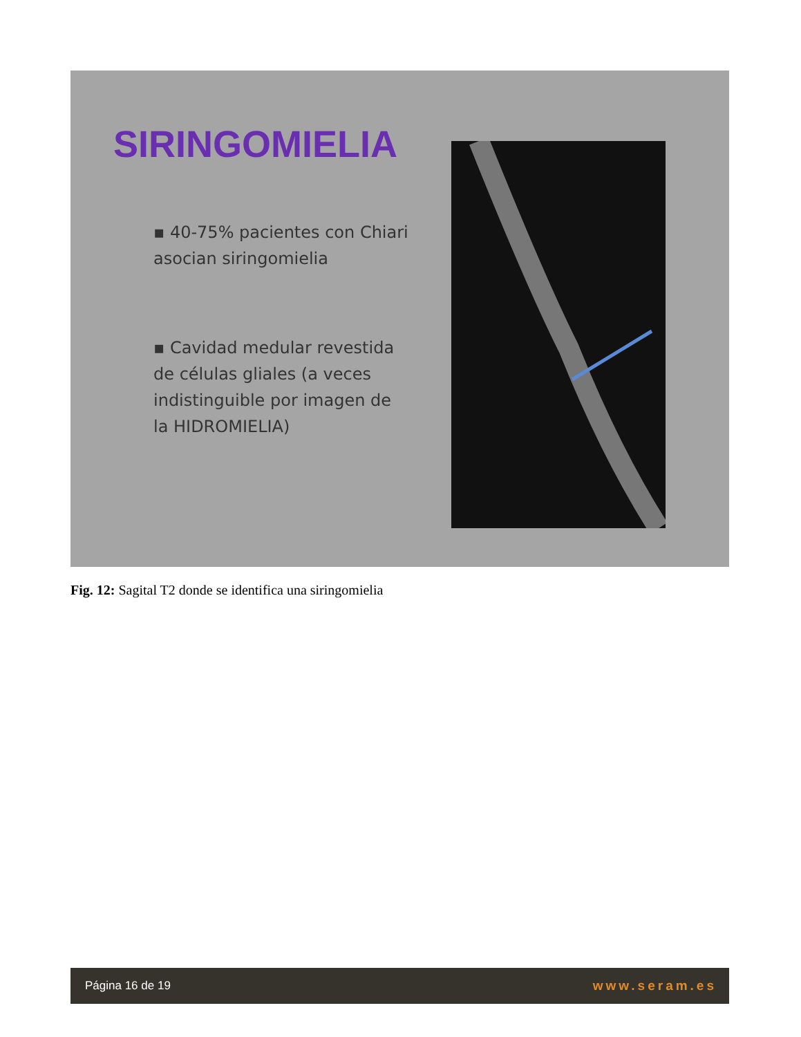SIRINGOMIELIA
▪ 40-75% pacientes con Chiari asocian siringomielia
▪ Cavidad medular revestida de células gliales (a veces indistinguible por imagen de la HIDROMIELIA)
Fig. 12: Sagital T2 donde se identifica una siringomielia
Página 16 de 19 www.seram.es